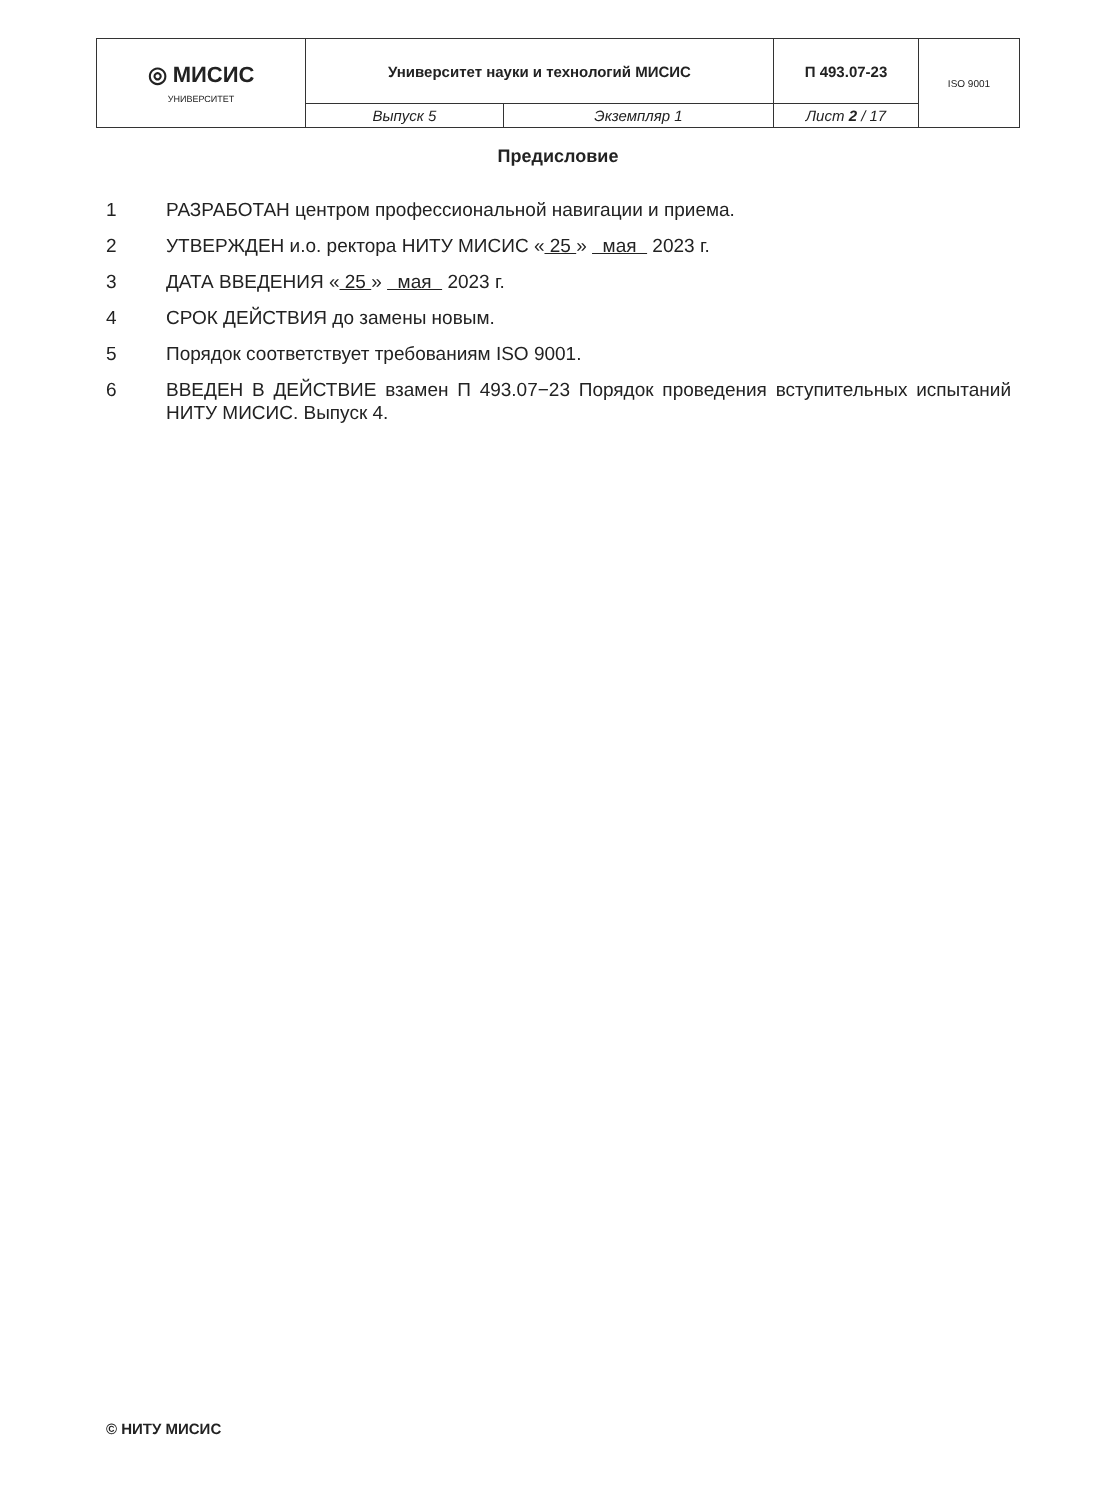| ◎ МИСИС УНИВЕРСИТЕТ | Университет науки и технологий МИСИС | | П 493.07-23 | ISO 9001 |
| | Выпуск 5 | Экземпляр 1 | Лист 2 / 17 | |
Предисловие
1 РАЗРАБОТАН центром профессиональной навигации и приема.
2 УТВЕРЖДЕН и.о. ректора НИТУ МИСИС « 25 » мая 2023 г.
3 ДАТА ВВЕДЕНИЯ « 25 » мая 2023 г.
4 СРОК ДЕЙСТВИЯ до замены новым.
5 Порядок соответствует требованиям ISO 9001.
6 ВВЕДЕН В ДЕЙСТВИЕ взамен П 493.07−23 Порядок проведения вступительных испытаний НИТУ МИСИС. Выпуск 4.
© НИТУ МИСИС